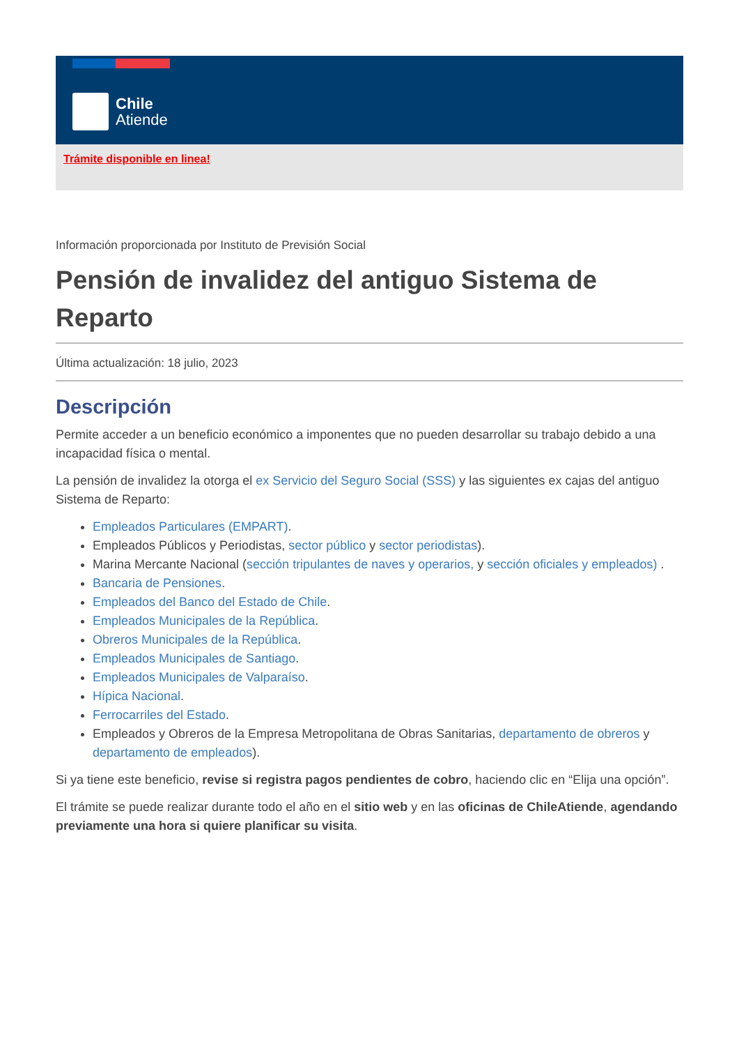Chile
Atiende
Trámite disponible en linea!
Información proporcionada por Instituto de Previsión Social
Pensión de invalidez del antiguo Sistema de Reparto
Última actualización: 18 julio, 2023
Descripción
Permite acceder a un beneficio económico a imponentes que no pueden desarrollar su trabajo debido a una incapacidad física o mental.
La pensión de invalidez la otorga el ex Servicio del Seguro Social (SSS) y las siguientes ex cajas del antiguo Sistema de Reparto:
Empleados Particulares (EMPART).
Empleados Públicos y Periodistas, sector público y sector periodistas).
Marina Mercante Nacional (sección tripulantes de naves y operarios, y sección oficiales y empleados) .
Bancaria de Pensiones.
Empleados del Banco del Estado de Chile.
Empleados Municipales de la República.
Obreros Municipales de la República.
Empleados Municipales de Santiago.
Empleados Municipales de Valparaíso.
Hípica Nacional.
Ferrocarriles del Estado.
Empleados y Obreros de la Empresa Metropolitana de Obras Sanitarias, departamento de obreros y departamento de empleados).
Si ya tiene este beneficio, revise si registra pagos pendientes de cobro, haciendo clic en “Elija una opción”.
El trámite se puede realizar durante todo el año en el sitio web y en las oficinas de ChileAtiende, agendando previamente una hora si quiere planificar su visita.